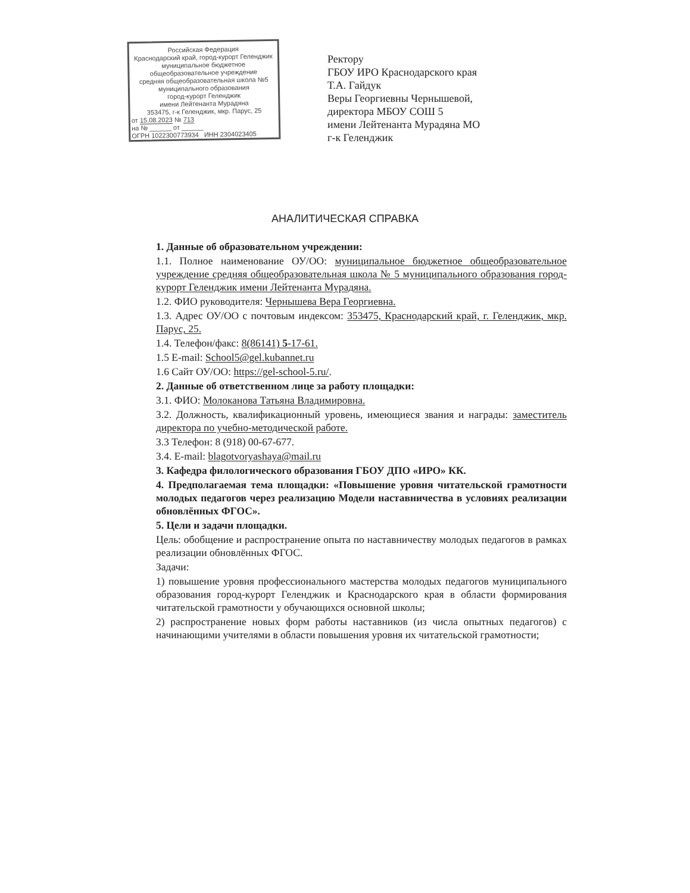Российская Федерация
Краснодарский край, город-курорт Геленджик
муниципальное бюджетное
общеобразовательное учреждение
средняя общеобразовательная школа №5
муниципального образования
город-курорт Геленджик
имени Лейтенанта Мурадяна
353475, г-к Геленджик, мкр. Парус, 25
от 15.08.2023 № 713
на № ______ от ______
ОГРН 1022300773934 ИНН 2304023405
Ректору
ГБОУ ИРО Краснодарского края
Т.А. Гайдук
Веры Георгиевны Чернышевой,
директора МБОУ СОШ 5
имени Лейтенанта Мурадяна МО
г-к Геленджик
АНАЛИТИЧЕСКАЯ СПРАВКА
1. Данные об образовательном учреждении:
1.1. Полное наименование ОУ/ОО: муниципальное бюджетное общеобразовательное учреждение средняя общеобразовательная школа № 5 муниципального образования город-курорт Геленджик имени Лейтенанта Мурадяна.
1.2. ФИО руководителя: Чернышева Вера Георгиевна.
1.3. Адрес ОУ/ОО с почтовым индексом: 353475, Краснодарский край, г. Геленджик, мкр. Парус, 25.
1.4. Телефон/факс: 8(86141) 5-17-61.
1.5 E-mail: School5@gel.kubannet.ru
1.6 Сайт ОУ/ОО: https://gel-school-5.ru/.
2. Данные об ответственном лице за работу площадки:
3.1. ФИО: Молоканова Татьяна Владимировна.
3.2. Должность, квалификационный уровень, имеющиеся звания и награды: заместитель директора по учебно-методической работе.
3.3 Телефон: 8 (918) 00-67-677.
3.4. E-mail: blagotvoryashaya@mail.ru
3. Кафедра филологического образования ГБОУ ДПО «ИРО» КК.
4. Предполагаемая тема площадки: «Повышение уровня читательской грамотности молодых педагогов через реализацию Модели наставничества в условиях реализации обновлённых ФГОС».
5. Цели и задачи площадки.
Цель: обобщение и распространение опыта по наставничеству молодых педагогов в рамках реализации обновлённых ФГОС.
Задачи:
1) повышение уровня профессионального мастерства молодых педагогов муниципального образования город-курорт Геленджик и Краснодарского края в области формирования читательской грамотности у обучающихся основной школы;
2) распространение новых форм работы наставников (из числа опытных педагогов) с начинающими учителями в области повышения уровня их читательской грамотности;